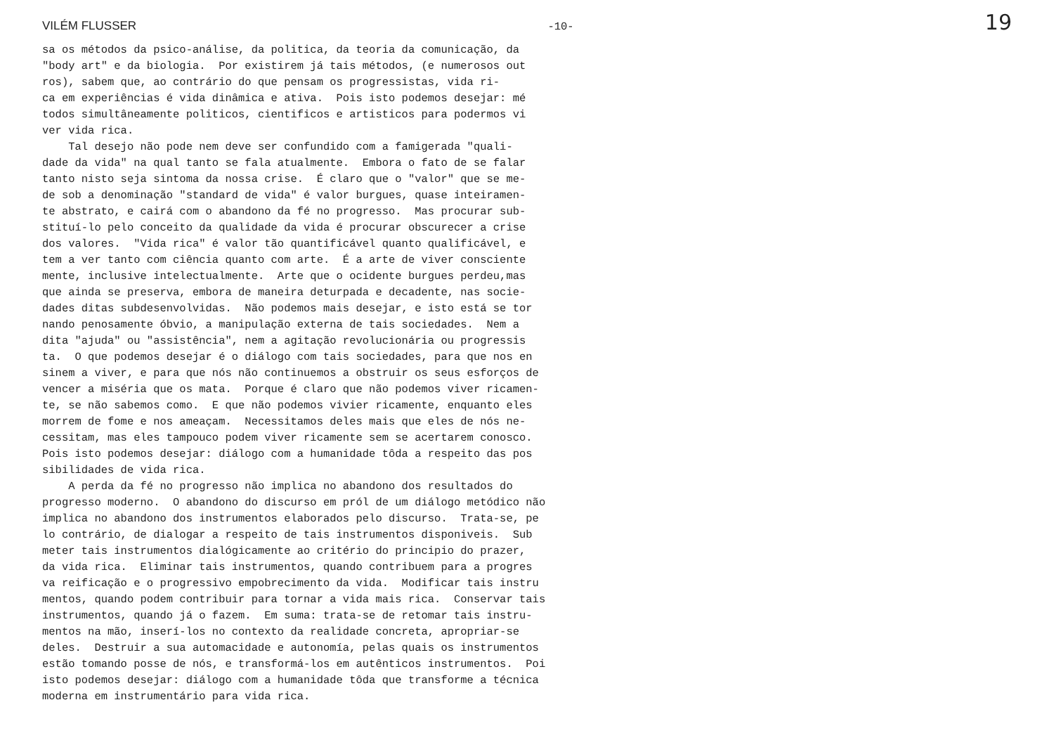VILÉM FLUSSER -10- 19
sa os métodos da psico-análise, da politica, da teoria da comunicação, da "body art" e da biologia. Por existirem já tais métodos, (e numerosos out ros), sabem que, ao contrário do que pensam os progressistas, vida ri- ca em experiências é vida dinâmica e ativa. Pois isto podemos desejar: mé todos simultâneamente politicos, cientificos e artisticos para podermos vi ver vida rica. Tal desejo não pode nem deve ser confundido com a famigerada "quali- dade da vida" na qual tanto se fala atualmente. Embora o fato de se falar tanto nisto seja sintoma da nossa crise. É claro que o "valor" que se me- de sob a denominação "standard de vida" é valor burgues, quase inteiramen- te abstrato, e cairá com o abandono da fé no progresso. Mas procurar sub- stituí-lo pelo conceito da qualidade da vida é procurar obscurecer a crise dos valores. "Vida rica" é valor tão quantificável quanto qualificável, e tem a ver tanto com ciência quanto com arte. É a arte de viver consciente mente, inclusive intelectualmente. Arte que o ocidente burgues perdeu,mas que ainda se preserva, embora de maneira deturpada e decadente, nas socie- dades ditas subdesenvolvidas. Não podemos mais desejar, e isto está se tor nando penosamente óbvio, a manipulação externa de tais sociedades. Nem a dita "ajuda" ou "assistência", nem a agitação revolucionária ou progressis ta. O que podemos desejar é o diálogo com tais sociedades, para que nos en sinem a viver, e para que nós não continuemos a obstruir os seus esforços de vencer a miséria que os mata. Porque é claro que não podemos viver ricamen- te, se não sabemos como. E que não podemos vivier ricamente, enquanto eles morrem de fome e nos ameaçam. Necessitamos deles mais que eles de nós ne- cessitam, mas eles tampouco podem viver ricamente sem se acertarem conosco. Pois isto podemos desejar: diálogo com a humanidade tôda a respeito das pos sibilidades de vida rica. A perda da fé no progresso não implica no abandono dos resultados do progresso moderno. O abandono do discurso em pról de um diálogo metódico não implica no abandono dos instrumentos elaborados pelo discurso. Trata-se, pe lo contrário, de dialogar a respeito de tais instrumentos disponiveis. Sub meter tais instrumentos dialógicamente ao critério do principio do prazer, da vida rica. Eliminar tais instrumentos, quando contribuem para a progres va reificação e o progressivo empobrecimento da vida. Modificar tais instru mentos, quando podem contribuir para tornar a vida mais rica. Conservar tais instrumentos, quando já o fazem. Em suma: trata-se de retomar tais instru- mentos na mão, inserí-los no contexto da realidade concreta, apropriar-se deles. Destruir a sua automacidade e autonomía, pelas quais os instrumentos estão tomando posse de nós, e transformá-los em autênticos instrumentos. Poi isto podemos desejar: diálogo com a humanidade tôda que transforme a técnica moderna em instrumentário para vida rica.